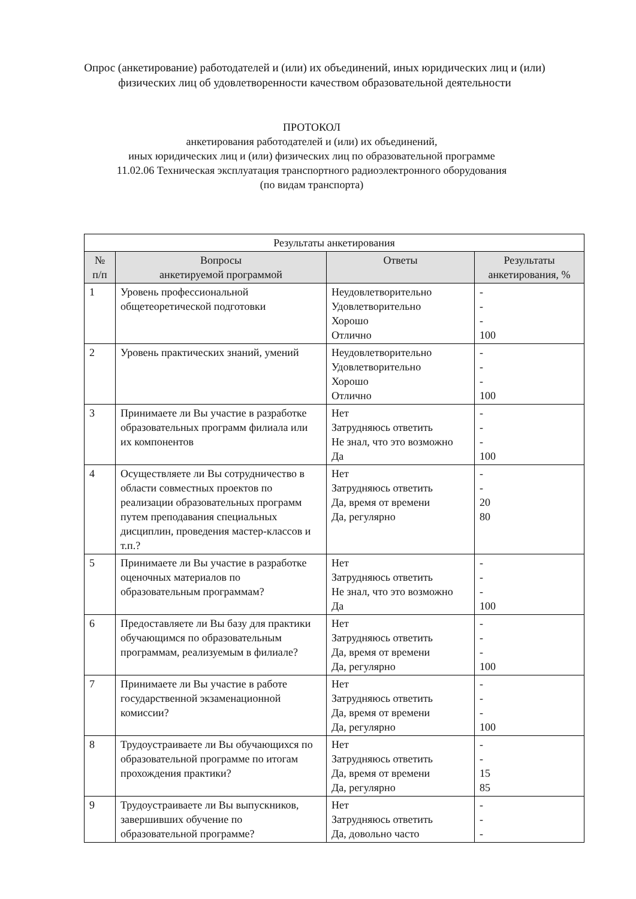Опрос (анкетирование) работодателей и (или) их объединений, иных юридических лиц и (или) физических лиц об удовлетворенности качеством образовательной деятельности
ПРОТОКОЛ
анкетирования работодателей и (или) их объединений,
иных юридических лиц и (или) физических лиц по образовательной программе
11.02.06 Техническая эксплуатация транспортного радиоэлектронного оборудования
(по видам транспорта)
| Результаты анкетирования | | | |
| --- | --- | --- | --- |
| № п/п | Вопросы анкетируемой программой | Ответы | Результаты анкетирования, % |
| 1 | Уровень профессиональной общетеоретической подготовки | Неудовлетворительно Удовлетворительно Хорошо Отлично | - - - 100 |
| 2 | Уровень практических знаний, умений | Неудовлетворительно Удовлетворительно Хорошо Отлично | - - - 100 |
| 3 | Принимаете ли Вы участие в разработке образовательных программ филиала или их компонентов | Нет Затрудняюсь ответить Не знал, что это возможно Да | - - - 100 |
| 4 | Осуществляете ли Вы сотрудничество в области совместных проектов по реализации образовательных программ путем преподавания специальных дисциплин, проведения мастер-классов и т.п.? | Нет Затрудняюсь ответить Да, время от времени Да, регулярно | - - 20 80 |
| 5 | Принимаете ли Вы участие в разработке оценочных материалов по образовательным программам? | Нет Затрудняюсь ответить Не знал, что это возможно Да | - - - 100 |
| 6 | Предоставляете ли Вы базу для практики обучающимся по образовательным программам, реализуемым в филиале? | Нет Затрудняюсь ответить Да, время от времени Да, регулярно | - - - 100 |
| 7 | Принимаете ли Вы участие в работе государственной экзаменационной комиссии? | Нет Затрудняюсь ответить Да, время от времени Да, регулярно | - - - 100 |
| 8 | Трудоустраиваете ли Вы обучающихся по образовательной программе по итогам прохождения практики? | Нет Затрудняюсь ответить Да, время от времени Да, регулярно | - - 15 85 |
| 9 | Трудоустраиваете ли Вы выпускников, завершивших обучение по образовательной программе? | Нет Затрудняюсь ответить Да, довольно часто | - - - |